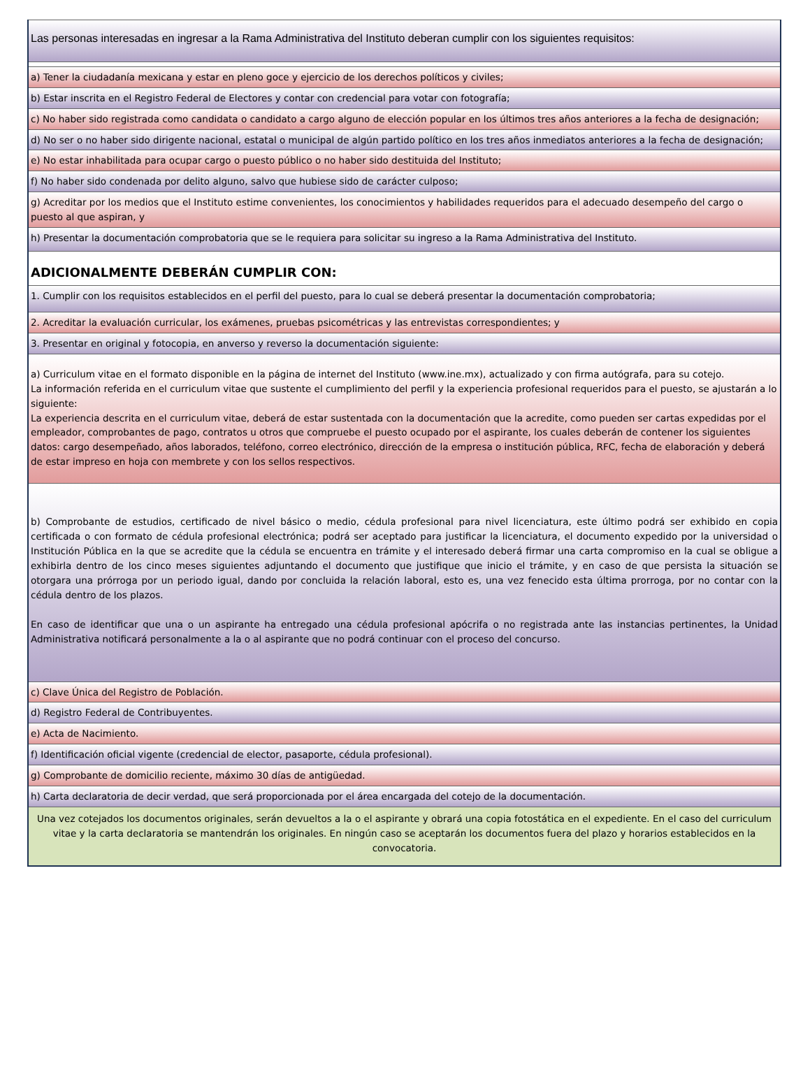Las personas interesadas en ingresar a la Rama Administrativa del Instituto deberan cumplir con los siguientes requisitos:
a) Tener la ciudadanía mexicana y estar en pleno goce y ejercicio de los derechos políticos y civiles;
b) Estar inscrita en el Registro Federal de Electores y contar con credencial para votar con fotografía;
c) No haber sido registrada como candidata o candidato a cargo alguno de elección popular en los últimos tres años anteriores a la fecha de designación;
d) No ser o no haber sido dirigente nacional, estatal o municipal de algún partido político en los tres años inmediatos anteriores a la fecha de designación;
e) No estar inhabilitada para ocupar cargo o puesto público o no haber sido destituida del Instituto;
f) No haber sido condenada por delito alguno, salvo que hubiese sido de carácter culposo;
g) Acreditar por los medios que el Instituto estime convenientes, los conocimientos y habilidades requeridos para el adecuado desempeño del cargo o puesto al que aspiran, y
h) Presentar la documentación comprobatoria que se le requiera para solicitar su ingreso a la Rama Administrativa del Instituto.
ADICIONALMENTE DEBERÁN CUMPLIR CON:
1. Cumplir con los requisitos establecidos en el perfil del puesto, para lo cual se deberá presentar la documentación comprobatoria;
2. Acreditar la evaluación curricular, los exámenes, pruebas psicométricas y las entrevistas correspondientes; y
3. Presentar en original y fotocopia, en anverso y reverso la documentación siguiente:
a) Curriculum vitae en el formato disponible en la página de internet del Instituto (www.ine.mx), actualizado y con firma autógrafa, para su cotejo.
La información referida en el curriculum vitae que sustente el cumplimiento del perfil y la experiencia profesional requeridos para el puesto, se ajustarán a lo siguiente:
La experiencia descrita en el curriculum vitae, deberá de estar sustentada con la documentación que la acredite, como pueden ser cartas expedidas por el empleador, comprobantes de pago, contratos u otros que compruebe el puesto ocupado por el aspirante, los cuales deberán de contener los siguientes datos: cargo desempeñado, años laborados, teléfono, correo electrónico, dirección de la empresa o institución pública, RFC, fecha de elaboración y deberá de estar impreso en hoja con membrete y con los sellos respectivos.
b) Comprobante de estudios, certificado de nivel básico o medio, cédula profesional para nivel licenciatura, este último podrá ser exhibido en copia certificada o con formato de cédula profesional electrónica; podrá ser aceptado para justificar la licenciatura, el documento expedido por la universidad o Institución Pública en la que se acredite que la cédula se encuentra en trámite y el interesado deberá firmar una carta compromiso en la cual se obligue a exhibirla dentro de los cinco meses siguientes adjuntando el documento que justifique que inicio el trámite, y en caso de que persista la situación se otorgara una prórroga por un periodo igual, dando por concluida la relación laboral, esto es, una vez fenecido esta última prorroga, por no contar con la cédula dentro de los plazos.
En caso de identificar que una o un aspirante ha entregado una cédula profesional apócrifa o no registrada ante las instancias pertinentes, la Unidad Administrativa notificará personalmente a la o al aspirante que no podrá continuar con el proceso del concurso.
c) Clave Única del Registro de Población.
d) Registro Federal de Contribuyentes.
e) Acta de Nacimiento.
f) Identificación oficial vigente (credencial de elector, pasaporte, cédula profesional).
g) Comprobante de domicilio reciente, máximo 30 días de antigüedad.
h) Carta declaratoria de decir verdad, que será proporcionada por el área encargada del cotejo de la documentación.
Una vez cotejados los documentos originales, serán devueltos a la o el aspirante y obrará una copia fotostática en el expediente. En el caso del curriculum vitae y la carta declaratoria se mantendrán los originales. En ningún caso se aceptarán los documentos fuera del plazo y horarios establecidos en la convocatoria.